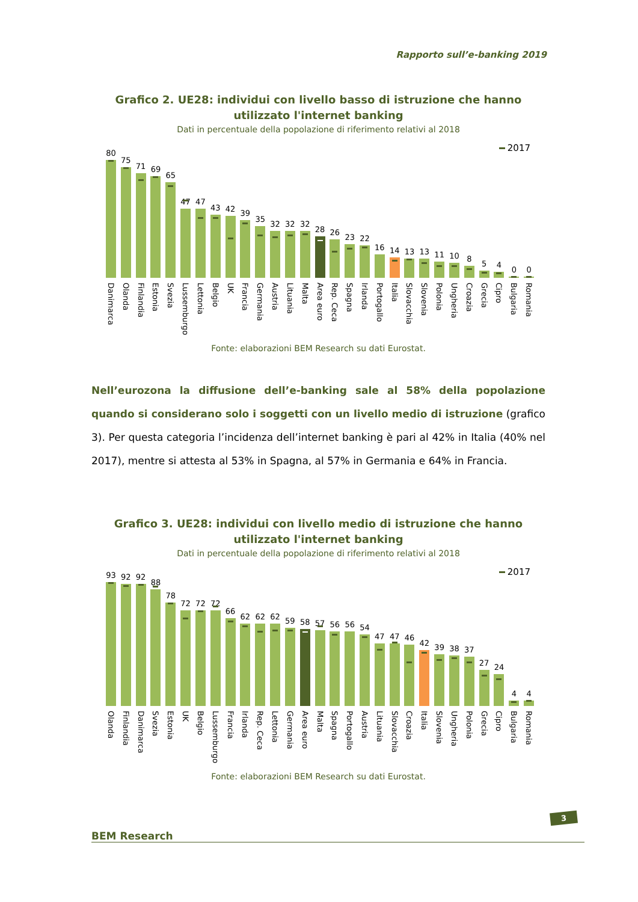Rapporto sull’e-banking 2019
Grafico 2. UE28: individui con livello basso di istruzione che hanno utilizzato l'internet banking
Dati in percentuale della popolazione di riferimento relativi al 2018
2017
80 75 71 69 65 47 47 43 42 39 35 32 32 32 28 26 23 22 16 14 13 13 11 10 8 5 4 0 0
Danimarca
Olanda
Finlandia
Estonia
Svezia
Lussemburgo
Lettonia
Belgio
UK
Francia
Germania
Austria
Lituania
Malta
Area euro
Rep. Ceca
Spagna
Irlanda
Portogallo
Italia
Slovacchia
Slovenia
Polonia
Ungheria
Croazia
Grecia
Cipro
Bulgaria
Romania
Fonte: elaborazioni BEM Research su dati Eurostat.
Nell’eurozona la diffusione dell’e-banking sale al 58% della popolazione quando si considerano solo i soggetti con un livello medio di istruzione (grafico 3). Per questa categoria l’incidenza dell’internet banking è pari al 42% in Italia (40% nel 2017), mentre si attesta al 53% in Spagna, al 57% in Germania e 64% in Francia.
Grafico 3. UE28: individui con livello medio di istruzione che hanno utilizzato l'internet banking
Dati in percentuale della popolazione di riferimento relativi al 2018
2017
93 92 92 88 78 72 72 72 66 62 62 62 59 58 57 56 56 54 47 47 46 42 39 38 37 27 24 4 4
Olanda
Finlandia
Danimarca
Svezia
Estonia
UK
Belgio
Lussemburgo
Francia
Irlanda
Rep. Ceca
Lettonia
Germania
Area euro
Malta
Spagna
Portogallo
Austria
Lituania
Slovacchia
Croazia
Italia
Slovenia
Ungheria
Polonia
Grecia
Cipro
Bulgaria
Romania
Fonte: elaborazioni BEM Research su dati Eurostat.
BEM Research
3